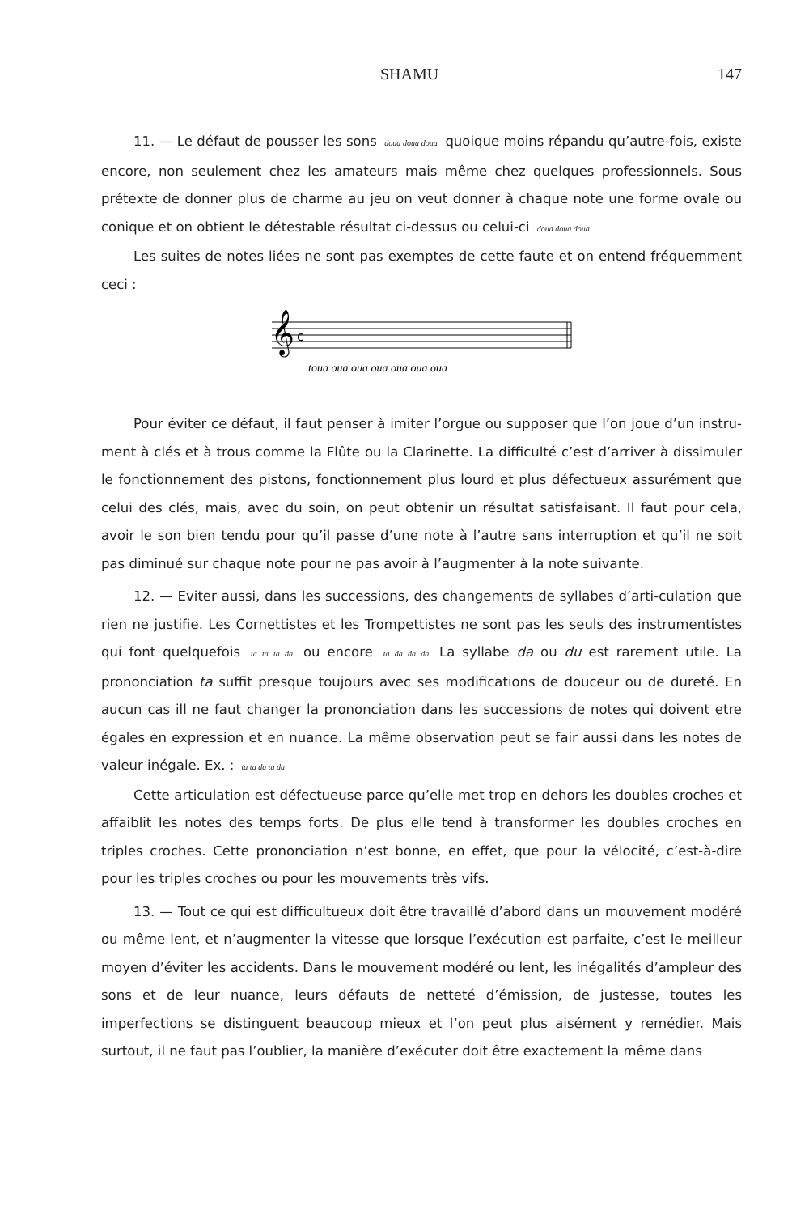SHAMU 147
11. — Le défaut de pousser les sons doua doua doua quoique moins répandu qu’autre-fois, existe encore, non seulement chez les amateurs mais même chez quelques professionnels. Sous prétexte de donner plus de charme au jeu on veut donner à chaque note une forme ovale ou conique et on obtient le détestable résultat ci-dessus ou celui-ci doua doua doua
Les suites de notes liées ne sont pas exemptes de cette faute et on entend fréquemment ceci :
𝄞
c
toua oua oua oua oua oua oua
Pour éviter ce défaut, il faut penser à imiter l’orgue ou supposer que l’on joue d’un instru-ment à clés et à trous comme la Flûte ou la Clarinette. La difficulté c’est d’arriver à dissimuler le fonctionnement des pistons, fonctionnement plus lourd et plus défectueux assurément que celui des clés, mais, avec du soin, on peut obtenir un résultat satisfaisant. Il faut pour cela, avoir le son bien tendu pour qu’il passe d’une note à l’autre sans interruption et qu’il ne soit pas diminué sur chaque note pour ne pas avoir à l’augmenter à la note suivante.
12. — Eviter aussi, dans les successions, des changements de syllabes d’arti-culation que rien ne justifie. Les Cornettistes et les Trompettistes ne sont pas les seuls des instrumentistes qui font quelquefois ta ta ta da ou encore ta da da da La syllabe da ou du est rarement utile. La prononciation ta suffit presque toujours avec ses modifications de douceur ou de dureté. En aucun cas ill ne faut changer la prononciation dans les successions de notes qui doivent etre égales en expression et en nuance. La même observation peut se fair aussi dans les notes de valeur inégale. Ex. : ta ta da ta da
Cette articulation est défectueuse parce qu’elle met trop en dehors les doubles croches et affaiblit les notes des temps forts. De plus elle tend à transformer les doubles croches en triples croches. Cette prononciation n’est bonne, en effet, que pour la vélocité, c’est-à-dire pour les triples croches ou pour les mouvements très vifs.
13. — Tout ce qui est difficultueux doit être travaillé d’abord dans un mouvement modéré ou même lent, et n’augmenter la vitesse que lorsque l’exécution est parfaite, c’est le meilleur moyen d’éviter les accidents. Dans le mouvement modéré ou lent, les inégalités d’ampleur des sons et de leur nuance, leurs défauts de netteté d’émission, de justesse, toutes les imperfections se distinguent beaucoup mieux et l’on peut plus aisément y remédier. Mais surtout, il ne faut pas l’oublier, la manière d’exécuter doit être exactement la même dans